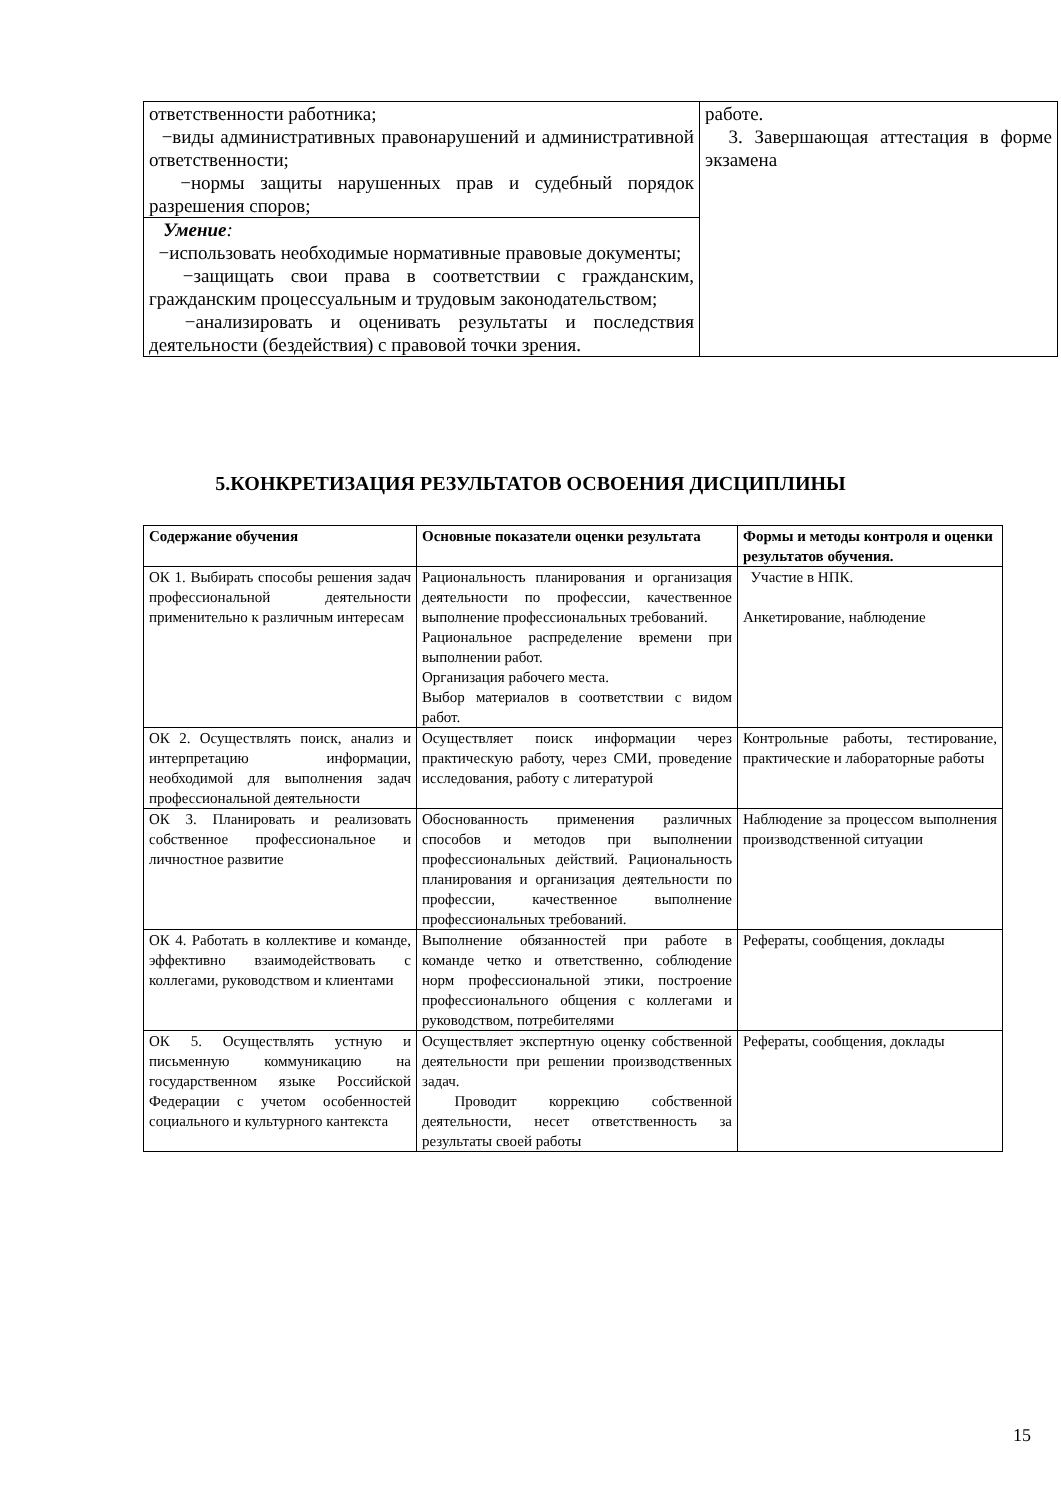| ответственности работника; −виды административных правонарушений и административной ответственности; −нормы защиты нарушенных прав и судебный порядок разрешения споров; | работе. 3. Завершающая аттестация в форме экзамена |
| Умение : −использовать необходимые нормативные правовые документы; −защищать свои права в соответствии с гражданским, гражданским процессуальным и трудовым законодательством; −анализировать и оценивать результаты и последствия деятельности (бездействия) с правовой точки зрения. | |
5.КОНКРЕТИЗАЦИЯ РЕЗУЛЬТАТОВ ОСВОЕНИЯ ДИСЦИПЛИНЫ
| Содержание обучения | Основные показатели оценки результата | Формы и методы контроля и оценки результатов обучения. |
| --- | --- | --- |
| ОК 1. Выбирать способы решения задач профессиональной деятельности применительно к различным интересам | Рациональность планирования и организация деятельности по профессии, качественное выполнение профессиональных требований. Рациональное распределение времени при выполнении работ. Организация рабочего места. Выбор материалов в соответствии с видом работ. | Участие в НПК. Анкетирование, наблюдение |
| ОК 2. Осуществлять поиск, анализ и интерпретацию информации, необходимой для выполнения задач профессиональной деятельности | Осуществляет поиск информации через практическую работу, через СМИ, проведение исследования, работу с литературой | Контрольные работы, тестирование, практические и лабораторные работы |
| ОК 3. Планировать и реализовать собственное профессиональное и личностное развитие | Обоснованность применения различных способов и методов при выполнении профессиональных действий. Рациональность планирования и организация деятельности по профессии, качественное выполнение профессиональных требований. | Наблюдение за процессом выполнения производственной ситуации |
| ОК 4. Работать в коллективе и команде, эффективно взаимодействовать с коллегами, руководством и клиентами | Выполнение обязанностей при работе в команде четко и ответственно, соблюдение норм профессиональной этики, построение профессионального общения с коллегами и руководством, потребителями | Рефераты, сообщения, доклады |
| ОК 5. Осуществлять устную и письменную коммуникацию на государственном языке Российской Федерации с учетом особенностей социального и культурного кантекста | Осуществляет экспертную оценку собственной деятельности при решении производственных задач. Проводит коррекцию собственной деятельности, несет ответственность за результаты своей работы | Рефераты, сообщения, доклады |
15